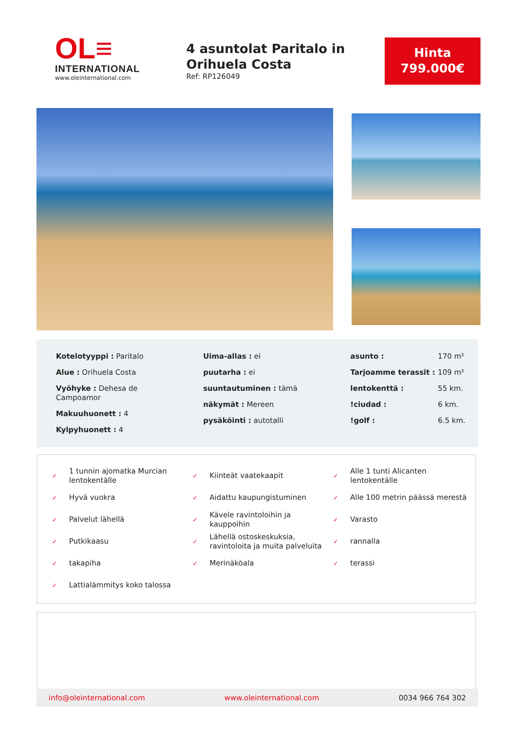OL≡
INTERNATIONAL
www.oleinternational.com
4 asuntolat Paritalo in Orihuela Costa
Ref: RP126049
Hinta
799.000€
Kotelotyyppi : Paritalo
Alue : Orihuela Costa
Vyöhyke : Dehesa de Campoamor
Makuuhuonett : 4
Kylpyhuonett : 4
Uima-allas : ei
puutarha : ei
suuntautuminen : tämä
näkymät : Mereen
pysäköinti : autotalli
| asunto : | 170 m² |
| Tarjoamme terassit : | 109 m² |
| lentokenttä : | 55 km. |
| !ciudad : | 6 km. |
| !golf : | 6.5 km. |
✓ 1 tunnin ajomatka Murcian lentokentälle
✓ Kiinteät vaatekaapit
✓ Alle 1 tunti Alicanten lentokentälle
✓ Hyvä vuokra
✓ Aidattu kaupungistuminen
✓ Alle 100 metrin päässä merestä
✓ Palvelut lähellä
✓ Kävele ravintoloihin ja kauppoihin
✓ Varasto
✓ Putkikaasu
✓ Lähellä ostoskeskuksia, ravintoloita ja muita palveluita
✓ rannalla
✓ takapiha
✓ Merinäköala
✓ terassi
✓ Lattialämmitys koko talossa
info@oleinternational.com www.oleinternational.com 0034 966 764 302